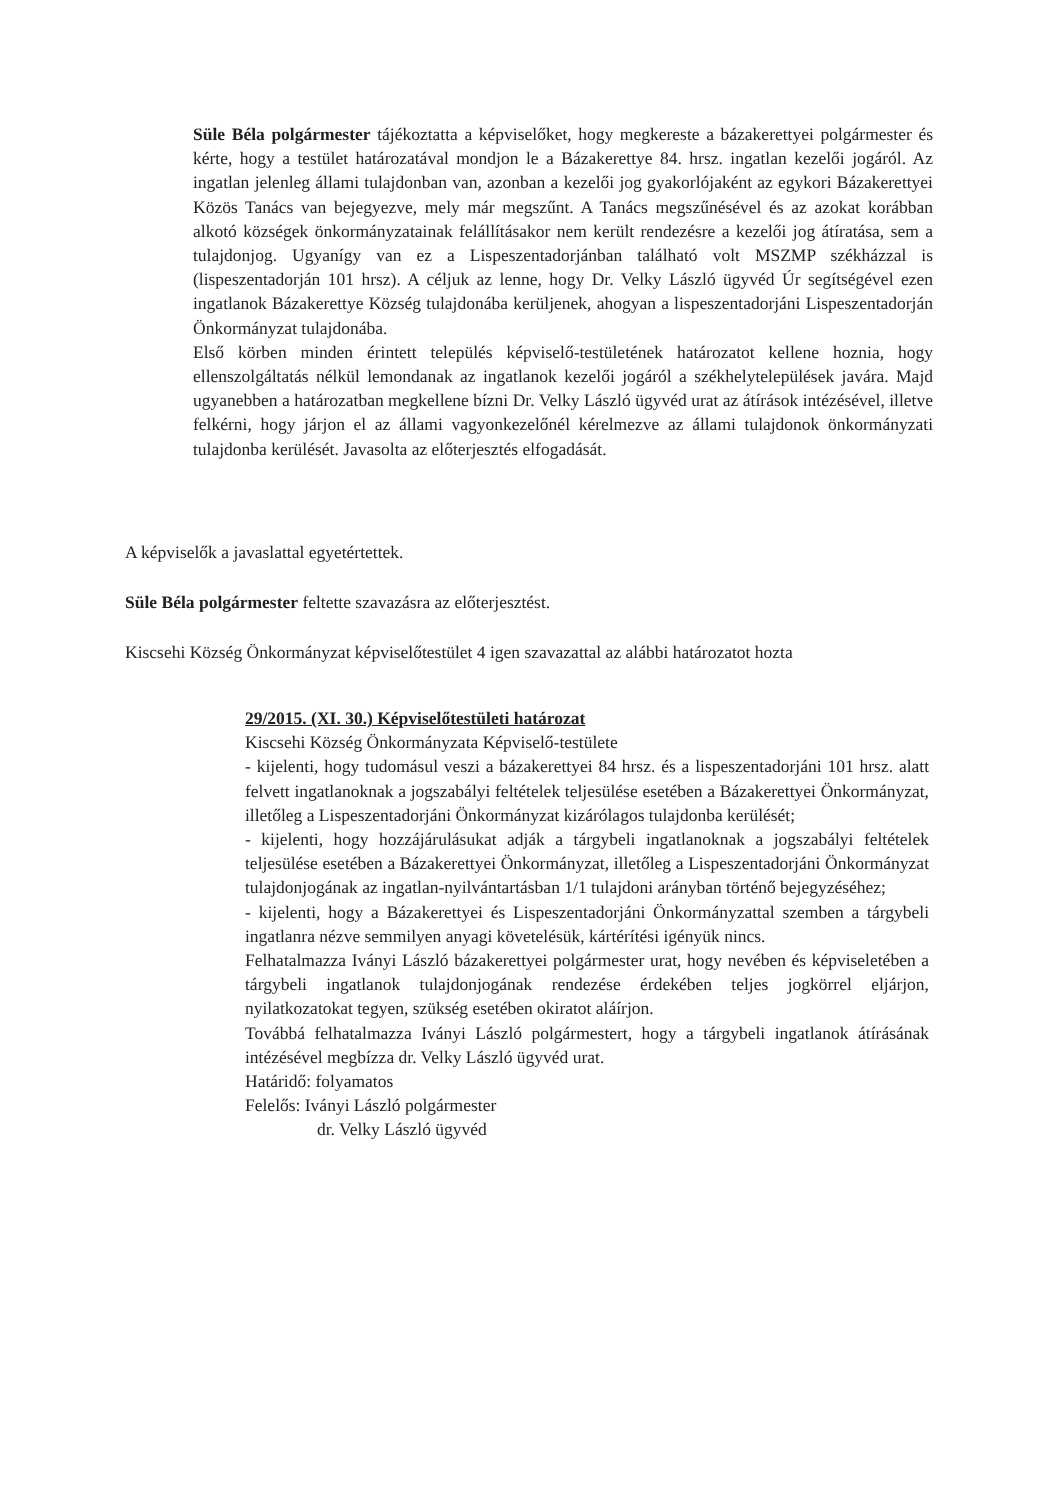Süle Béla polgármester tájékoztatta a képviselőket, hogy megkereste a bázakerettyei polgármester és kérte, hogy a testület határozatával mondjon le a Bázakerettye 84. hrsz. ingatlan kezelői jogáról. Az ingatlan jelenleg állami tulajdonban van, azonban a kezelői jog gyakorlójaként az egykori Bázakerettyei Közös Tanács van bejegyezve, mely már megszűnt. A Tanács megszűnésével és az azokat korábban alkotó községek önkormányzatainak felállításakor nem került rendezésre a kezelői jog átíratása, sem a tulajdonjog. Ugyanígy van ez a Lispeszentadorjánban található volt MSZMP székházzal is (lispeszentadorján 101 hrsz). A céljuk az lenne, hogy Dr. Velky László ügyvéd Úr segítségével ezen ingatlanok Bázakerettye Község tulajdonába kerüljenek, ahogyan a lispeszentadorjáni Lispeszentadorján Önkormányzat tulajdonába.
Első körben minden érintett település képviselő-testületének határozatot kellene hoznia, hogy ellenszolgáltatás nélkül lemondanak az ingatlanok kezelői jogáról a székhelytelepülések javára. Majd ugyanebben a határozatban megkellene bízni Dr. Velky László ügyvéd urat az átírások intézésével, illetve felkérni, hogy járjon el az állami vagyonkezelőnél kérelmezve az állami tulajdonok önkormányzati tulajdonba kerülését. Javasolta az előterjesztés elfogadását.
A képviselők a javaslattal egyetértettek.
Süle Béla polgármester feltette szavazásra az előterjesztést.
Kiscsehi Község Önkormányzat képviselőtestület 4 igen szavazattal az alábbi határozatot hozta
29/2015. (XI. 30.) Képviselőtestületi határozat
Kiscsehi Község Önkormányzata Képviselő-testülete
- kijelenti, hogy tudomásul veszi a bázakerettyei 84 hrsz. és a lispeszentadorjáni 101 hrsz. alatt felvett ingatlanoknak a jogszabályi feltételek teljesülése esetében a Bázakerettyei Önkormányzat, illetőleg a Lispeszentadorjáni Önkormányzat kizárólagos tulajdonba kerülését;
- kijelenti, hogy hozzájárulásukat adják a tárgybeli ingatlanoknak a jogszabályi feltételek teljesülése esetében a Bázakerettyei Önkormányzat, illetőleg a Lispeszentadorjáni Önkormányzat tulajdonjogának az ingatlan-nyilvántartásban 1/1 tulajdoni arányban történő bejegyzéséhez;
- kijelenti, hogy a Bázakerettyei és Lispeszentadorjáni Önkormányzattal szemben a tárgybeli ingatlanra nézve semmilyen anyagi követelésük, kártérítési igényük nincs.
Felhatalmazza Iványi László bázakerettyei polgármester urat, hogy nevében és képviseletében a tárgybeli ingatlanok tulajdonjogának rendezése érdekében teljes jogkörrel eljárjon, nyilatkozatokat tegyen, szükség esetében okiratot aláírjon.
Továbbá felhatalmazza Iványi László polgármestert, hogy a tárgybeli ingatlanok átírásának intézésével megbízza dr. Velky László ügyvéd urat.
Határidő: folyamatos
Felelős: Iványi László polgármester
dr. Velky László ügyvéd